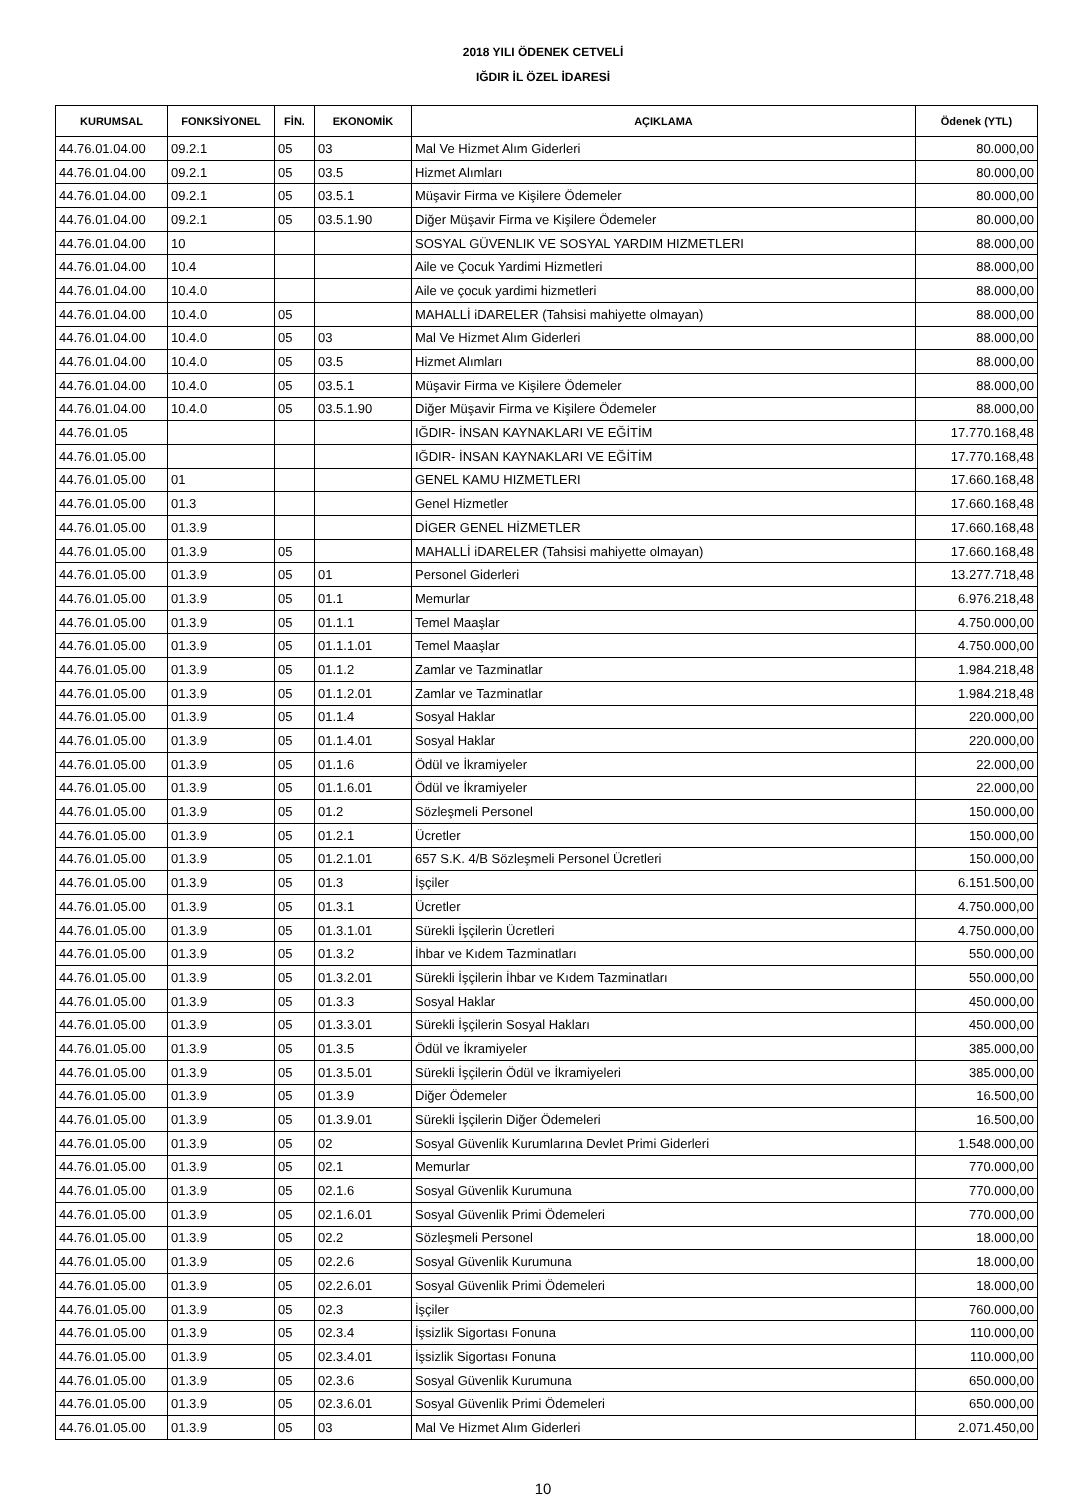2018 YILI ÖDENEK CETVELİ
IĞDIR İL ÖZEL İDARESİ
| KURUMSAL | FONKSİYONEL | FİN. | EKONOMİK | AÇIKLAMA | Ödenek (YTL) |
| --- | --- | --- | --- | --- | --- |
| 44.76.01.04.00 | 09.2.1 | 05 | 03 | Mal Ve Hizmet Alım Giderleri | 80.000,00 |
| 44.76.01.04.00 | 09.2.1 | 05 | 03.5 | Hizmet Alımları | 80.000,00 |
| 44.76.01.04.00 | 09.2.1 | 05 | 03.5.1 | Müşavir Firma ve Kişilere Ödemeler | 80.000,00 |
| 44.76.01.04.00 | 09.2.1 | 05 | 03.5.1.90 | Diğer Müşavir Firma ve Kişilere Ödemeler | 80.000,00 |
| 44.76.01.04.00 | 10 | | | SOSYAL GÜVENLIK VE SOSYAL YARDIM HIZMETLERI | 88.000,00 |
| 44.76.01.04.00 | 10.4 | | | Aile ve Çocuk Yardimi Hizmetleri | 88.000,00 |
| 44.76.01.04.00 | 10.4.0 | | | Aile ve çocuk yardimi hizmetleri | 88.000,00 |
| 44.76.01.04.00 | 10.4.0 | 05 | | MAHALLİ iDARELER (Tahsisi mahiyette olmayan) | 88.000,00 |
| 44.76.01.04.00 | 10.4.0 | 05 | 03 | Mal Ve Hizmet Alım Giderleri | 88.000,00 |
| 44.76.01.04.00 | 10.4.0 | 05 | 03.5 | Hizmet Alımları | 88.000,00 |
| 44.76.01.04.00 | 10.4.0 | 05 | 03.5.1 | Müşavir Firma ve Kişilere Ödemeler | 88.000,00 |
| 44.76.01.04.00 | 10.4.0 | 05 | 03.5.1.90 | Diğer Müşavir Firma ve Kişilere Ödemeler | 88.000,00 |
| 44.76.01.05 | | | | IĞDIR- İNSAN KAYNAKLARI VE EĞİTİM | 17.770.168,48 |
| 44.76.01.05.00 | | | | IĞDIR- İNSAN KAYNAKLARI VE EĞİTİM | 17.770.168,48 |
| 44.76.01.05.00 | 01 | | | GENEL KAMU HIZMETLERI | 17.660.168,48 |
| 44.76.01.05.00 | 01.3 | | | Genel Hizmetler | 17.660.168,48 |
| 44.76.01.05.00 | 01.3.9 | | | DİGER GENEL HİZMETLER | 17.660.168,48 |
| 44.76.01.05.00 | 01.3.9 | 05 | | MAHALLİ iDARELER (Tahsisi mahiyette olmayan) | 17.660.168,48 |
| 44.76.01.05.00 | 01.3.9 | 05 | 01 | Personel Giderleri | 13.277.718,48 |
| 44.76.01.05.00 | 01.3.9 | 05 | 01.1 | Memurlar | 6.976.218,48 |
| 44.76.01.05.00 | 01.3.9 | 05 | 01.1.1 | Temel Maaşlar | 4.750.000,00 |
| 44.76.01.05.00 | 01.3.9 | 05 | 01.1.1.01 | Temel Maaşlar | 4.750.000,00 |
| 44.76.01.05.00 | 01.3.9 | 05 | 01.1.2 | Zamlar ve Tazminatlar | 1.984.218,48 |
| 44.76.01.05.00 | 01.3.9 | 05 | 01.1.2.01 | Zamlar ve Tazminatlar | 1.984.218,48 |
| 44.76.01.05.00 | 01.3.9 | 05 | 01.1.4 | Sosyal Haklar | 220.000,00 |
| 44.76.01.05.00 | 01.3.9 | 05 | 01.1.4.01 | Sosyal Haklar | 220.000,00 |
| 44.76.01.05.00 | 01.3.9 | 05 | 01.1.6 | Ödül ve İkramiyeler | 22.000,00 |
| 44.76.01.05.00 | 01.3.9 | 05 | 01.1.6.01 | Ödül ve İkramiyeler | 22.000,00 |
| 44.76.01.05.00 | 01.3.9 | 05 | 01.2 | Sözleşmeli Personel | 150.000,00 |
| 44.76.01.05.00 | 01.3.9 | 05 | 01.2.1 | Ücretler | 150.000,00 |
| 44.76.01.05.00 | 01.3.9 | 05 | 01.2.1.01 | 657 S.K. 4/B Sözleşmeli Personel Ücretleri | 150.000,00 |
| 44.76.01.05.00 | 01.3.9 | 05 | 01.3 | İşçiler | 6.151.500,00 |
| 44.76.01.05.00 | 01.3.9 | 05 | 01.3.1 | Ücretler | 4.750.000,00 |
| 44.76.01.05.00 | 01.3.9 | 05 | 01.3.1.01 | Sürekli İşçilerin Ücretleri | 4.750.000,00 |
| 44.76.01.05.00 | 01.3.9 | 05 | 01.3.2 | İhbar ve Kıdem Tazminatları | 550.000,00 |
| 44.76.01.05.00 | 01.3.9 | 05 | 01.3.2.01 | Sürekli İşçilerin İhbar ve Kıdem Tazminatları | 550.000,00 |
| 44.76.01.05.00 | 01.3.9 | 05 | 01.3.3 | Sosyal Haklar | 450.000,00 |
| 44.76.01.05.00 | 01.3.9 | 05 | 01.3.3.01 | Sürekli İşçilerin Sosyal Hakları | 450.000,00 |
| 44.76.01.05.00 | 01.3.9 | 05 | 01.3.5 | Ödül ve İkramiyeler | 385.000,00 |
| 44.76.01.05.00 | 01.3.9 | 05 | 01.3.5.01 | Sürekli İşçilerin Ödül ve İkramiyeleri | 385.000,00 |
| 44.76.01.05.00 | 01.3.9 | 05 | 01.3.9 | Diğer Ödemeler | 16.500,00 |
| 44.76.01.05.00 | 01.3.9 | 05 | 01.3.9.01 | Sürekli İşçilerin Diğer Ödemeleri | 16.500,00 |
| 44.76.01.05.00 | 01.3.9 | 05 | 02 | Sosyal Güvenlik Kurumlarına Devlet Primi Giderleri | 1.548.000,00 |
| 44.76.01.05.00 | 01.3.9 | 05 | 02.1 | Memurlar | 770.000,00 |
| 44.76.01.05.00 | 01.3.9 | 05 | 02.1.6 | Sosyal Güvenlik Kurumuna | 770.000,00 |
| 44.76.01.05.00 | 01.3.9 | 05 | 02.1.6.01 | Sosyal Güvenlik Primi Ödemeleri | 770.000,00 |
| 44.76.01.05.00 | 01.3.9 | 05 | 02.2 | Sözleşmeli Personel | 18.000,00 |
| 44.76.01.05.00 | 01.3.9 | 05 | 02.2.6 | Sosyal Güvenlik Kurumuna | 18.000,00 |
| 44.76.01.05.00 | 01.3.9 | 05 | 02.2.6.01 | Sosyal Güvenlik Primi Ödemeleri | 18.000,00 |
| 44.76.01.05.00 | 01.3.9 | 05 | 02.3 | İşçiler | 760.000,00 |
| 44.76.01.05.00 | 01.3.9 | 05 | 02.3.4 | İşsizlik Sigortası Fonuna | 110.000,00 |
| 44.76.01.05.00 | 01.3.9 | 05 | 02.3.4.01 | İşsizlik Sigortası Fonuna | 110.000,00 |
| 44.76.01.05.00 | 01.3.9 | 05 | 02.3.6 | Sosyal Güvenlik Kurumuna | 650.000,00 |
| 44.76.01.05.00 | 01.3.9 | 05 | 02.3.6.01 | Sosyal Güvenlik Primi Ödemeleri | 650.000,00 |
| 44.76.01.05.00 | 01.3.9 | 05 | 03 | Mal Ve Hizmet Alım Giderleri | 2.071.450,00 |
10